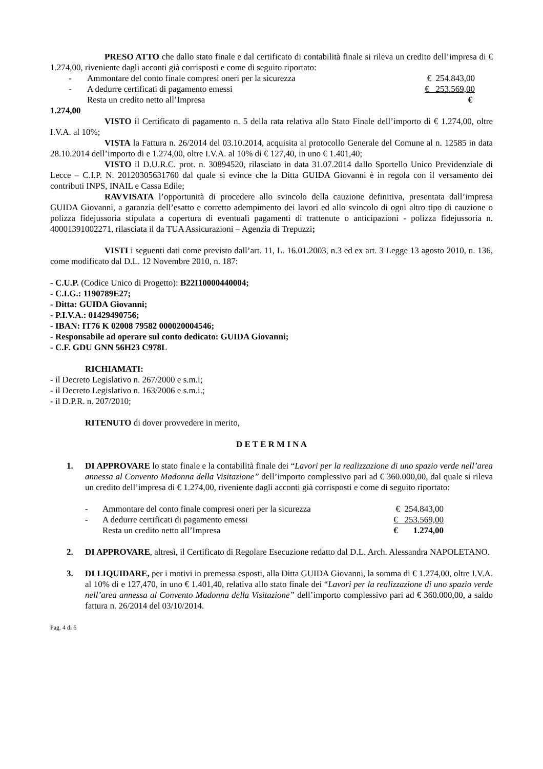PRESO ATTO che dallo stato finale e dal certificato di contabilità finale si rileva un credito dell’impresa di € 1.274,00, riveniente dagli acconti già corrisposti e come di seguito riportato:
| - | Ammontare del conto finale compresi oneri per la sicurezza | € 254.843,00 |
| - | A dedurre certificati di pagamento emessi | € 253.569,00 |
| | Resta un credito netto all’Impresa | € |
1.274,00
VISTO il Certificato di pagamento n. 5 della rata relativa allo Stato Finale dell’importo di € 1.274,00, oltre I.V.A. al 10%;
VISTA la Fattura n. 26/2014 del 03.10.2014, acquisita al protocollo Generale del Comune al n. 12585 in data 28.10.2014 dell’importo di e 1.274,00, oltre I.V.A. al 10% di € 127,40, in uno € 1.401,40;
VISTO il D.U.R.C. prot. n. 30894520, rilasciato in data 31.07.2014 dallo Sportello Unico Previdenziale di Lecce – C.I.P. N. 20120305631760 dal quale si evince che la Ditta GUIDA Giovanni è in regola con il versamento dei contributi INPS, INAIL e Cassa Edile;
RAVVISATA l’opportunità di procedere allo svincolo della cauzione definitiva, presentata dall’impresa GUIDA Giovanni, a garanzia dell’esatto e corretto adempimento dei lavori ed allo svincolo di ogni altro tipo di cauzione o polizza fidejussoria stipulata a copertura di eventuali pagamenti di trattenute o anticipazioni - polizza fidejussoria n. 40001391002271, rilasciata il da TUA Assicurazioni – Agenzia di Trepuzzi;
VISTI i seguenti dati come previsto dall’art. 11, L. 16.01.2003, n.3 ed ex art. 3 Legge 13 agosto 2010, n. 136, come modificato dal D.L. 12 Novembre 2010, n. 187:
- C.U.P. (Codice Unico di Progetto): B22I10000440004;
- C.I.G.: 1190789E27;
- Ditta: GUIDA Giovanni;
- P.I.V.A.: 01429490756;
- IBAN: IT76 K 02008 79582 000020004546;
- Responsabile ad operare sul conto dedicato: GUIDA Giovanni;
- C.F. GDU GNN 56H23 C978L
RICHIAMATI:
- il Decreto Legislativo n. 267/2000 e s.m.i;
- il Decreto Legislativo n. 163/2006 e s.m.i.;
- il D.P.R. n. 207/2010;
RITENUTO di dover provvedere in merito,
D E T E R M I N A
1. DI APPROVARE lo stato finale e la contabilità finale dei “Lavori per la realizzazione di uno spazio verde nell’area annessa al Convento Madonna della Visitazione” dell’importo complessivo pari ad € 360.000,00, dal quale si rileva un credito dell’impresa di € 1.274,00, riveniente dagli acconti già corrisposti e come di seguito riportato:
| - | Ammontare del conto finale compresi oneri per la sicurezza | € 254.843,00 |
| - | A dedurre certificati di pagamento emessi | € 253.569,00 |
| | Resta un credito netto all’Impresa | € 1.274,00 |
2. DI APPROVARE, altresì, il Certificato di Regolare Esecuzione redatto dal D.L. Arch. Alessandra NAPOLETANO.
3. DI LIQUIDARE, per i motivi in premessa esposti, alla Ditta GUIDA Giovanni, la somma di € 1.274,00, oltre I.V.A. al 10% di e 127,470, in uno € 1.401,40, relativa allo stato finale dei “Lavori per la realizzazione di uno spazio verde nell’area annessa al Convento Madonna della Visitazione” dell’importo complessivo pari ad € 360.000,00, a saldo fattura n. 26/2014 del 03/10/2014.
Pag. 4 di 6